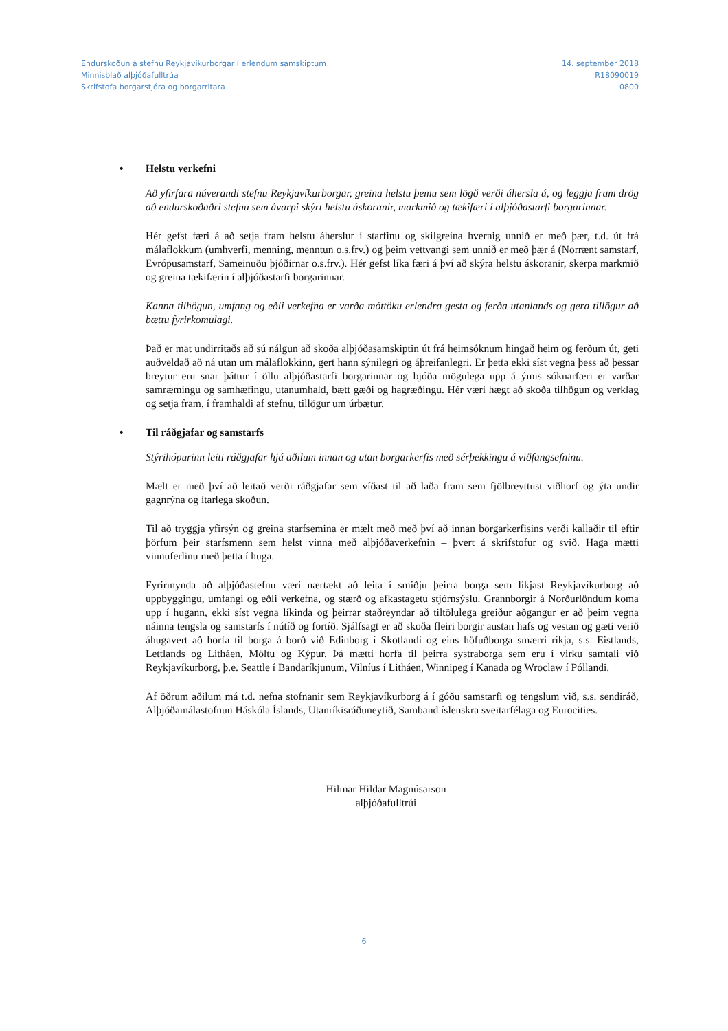Endurskoðun á stefnu Reykjavíkurborgar í erlendum samskiptum
Minnisblað alþjóðafulltrúa
Skrifstofa borgarstjóra og borgarritara
14. september 2018
R18090019
0800
• Helstu verkefni
Að yfirfara núverandi stefnu Reykjavíkurborgar, greina helstu þemu sem lögð verði áhersla á, og leggja fram drög að endurskoðaðri stefnu sem ávarpi skýrt helstu áskoranir, markmið og tækifæri í alþjóðastarfi borgarinnar.
Hér gefst færi á að setja fram helstu áherslur í starfinu og skilgreina hvernig unnið er með þær, t.d. út frá málaflokkum (umhverfi, menning, menntun o.s.frv.) og þeim vettvangi sem unnið er með þær á (Norrænt samstarf, Evrópusamstarf, Sameinuðu þjóðirnar o.s.frv.). Hér gefst líka færi á því að skýra helstu áskoranir, skerpa markmið og greina tækifærin í alþjóðastarfi borgarinnar.
Kanna tilhögun, umfang og eðli verkefna er varða móttöku erlendra gesta og ferða utanlands og gera tillögur að bættu fyrirkomulagi.
Það er mat undirritaðs að sú nálgun að skoða alþjóðasamskiptin út frá heimsóknum hingað heim og ferðum út, geti auðveldað að ná utan um málaflokkinn, gert hann sýnilegri og áþreifanlegri. Er þetta ekki síst vegna þess að þessar breytur eru snar þáttur í öllu alþjóðastarfi borgarinnar og bjóða mögulega upp á ýmis sóknarfæri er varðar samræmingu og samhæfingu, utanumhald, bætt gæði og hagræðingu. Hér væri hægt að skoða tilhögun og verklag og setja fram, í framhaldi af stefnu, tillögur um úrbætur.
• Til ráðgjafar og samstarfs
Stýrihópurinn leiti ráðgjafar hjá aðilum innan og utan borgarkerfis með sérþekkingu á viðfangsefninu.
Mælt er með því að leitað verði ráðgjafar sem víðast til að laða fram sem fjölbreyttust viðhorf og ýta undir gagnrýna og ítarlega skoðun.
Til að tryggja yfirsýn og greina starfsemina er mælt með með því að innan borgarkerfisins verði kallaðir til eftir þörfum þeir starfsmenn sem helst vinna með alþjóðaverkefnin – þvert á skrifstofur og svið. Haga mætti vinnuferlinu með þetta í huga.
Fyrirmynda að alþjóðastefnu væri nærtækt að leita í smiðju þeirra borga sem líkjast Reykjavíkurborg að uppbyggingu, umfangi og eðli verkefna, og stærð og afkastagetu stjórnsýslu. Grannborgir á Norðurlöndum koma upp í hugann, ekki síst vegna líkinda og þeirrar staðreyndar að tiltölulega greiður aðgangur er að þeim vegna náinna tengsla og samstarfs í nútíð og fortíð. Sjálfsagt er að skoða fleiri borgir austan hafs og vestan og gæti verið áhugavert að horfa til borga á borð við Edinborg í Skotlandi og eins höfuðborga smærri ríkja, s.s. Eistlands, Lettlands og Litháen, Möltu og Kýpur. Þá mætti horfa til þeirra systraborga sem eru í virku samtali við Reykjavíkurborg, þ.e. Seattle í Bandaríkjunum, Vilníus í Litháen, Winnipeg í Kanada og Wroclaw í Póllandi.
Af öðrum aðilum má t.d. nefna stofnanir sem Reykjavíkurborg á í góðu samstarfi og tengslum við, s.s. sendiráð, Alþjóðamálastofnun Háskóla Íslands, Utanríkisráðuneytið, Samband íslenskra sveitarfélaga og Eurocities.
Hilmar Hildar Magnúsarson
alþjóðafulltrúi
6